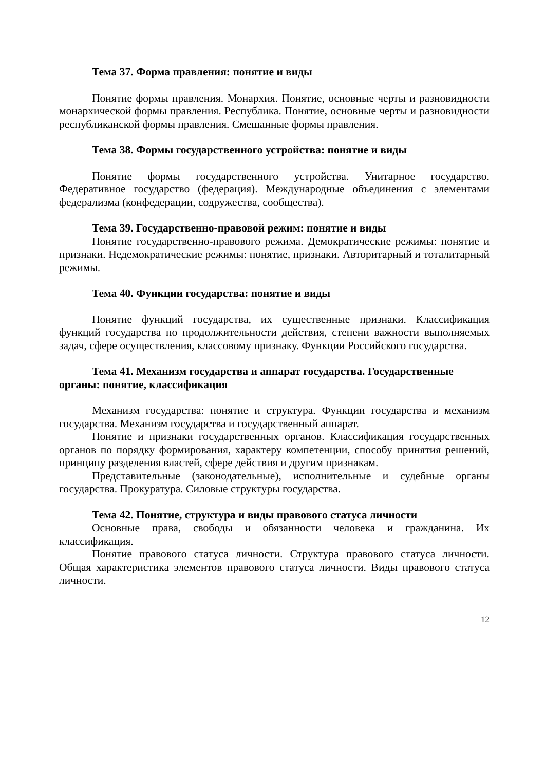Тема 37. Форма правления: понятие и виды
Понятие формы правления. Монархия. Понятие, основные черты и разновидности монархической формы правления. Республика. Понятие, основные черты и разновидности республиканской формы правления. Смешанные формы правления.
Тема 38. Формы государственного устройства: понятие и виды
Понятие формы государственного устройства. Унитарное государство. Федеративное государство (федерация). Международные объединения с элементами федерализма (конфедерации, содружества, сообщества).
Тема 39. Государственно-правовой режим: понятие и виды
Понятие государственно-правового режима. Демократические режимы: понятие и признаки. Недемократические режимы: понятие, признаки. Авторитарный и тоталитарный режимы.
Тема 40. Функции государства: понятие и виды
Понятие функций государства, их существенные признаки. Классификация функций государства по продолжительности действия, степени важности выполняемых задач, сфере осуществления, классовому признаку. Функции Российского государства.
Тема 41. Механизм государства и аппарат государства. Государственные органы: понятие, классификация
Механизм государства: понятие и структура. Функции государства и механизм государства. Механизм государства и государственный аппарат.
Понятие и признаки государственных органов. Классификация государственных органов по порядку формирования, характеру компетенции, способу принятия решений, принципу разделения властей, сфере действия и другим признакам.
Представительные (законодательные), исполнительные и судебные органы государства. Прокуратура. Силовые структуры государства.
Тема 42. Понятие, структура и виды правового статуса личности
Основные права, свободы и обязанности человека и гражданина. Их классификация.
Понятие правового статуса личности. Структура правового статуса личности. Общая характеристика элементов правового статуса личности. Виды правового статуса личности.
12